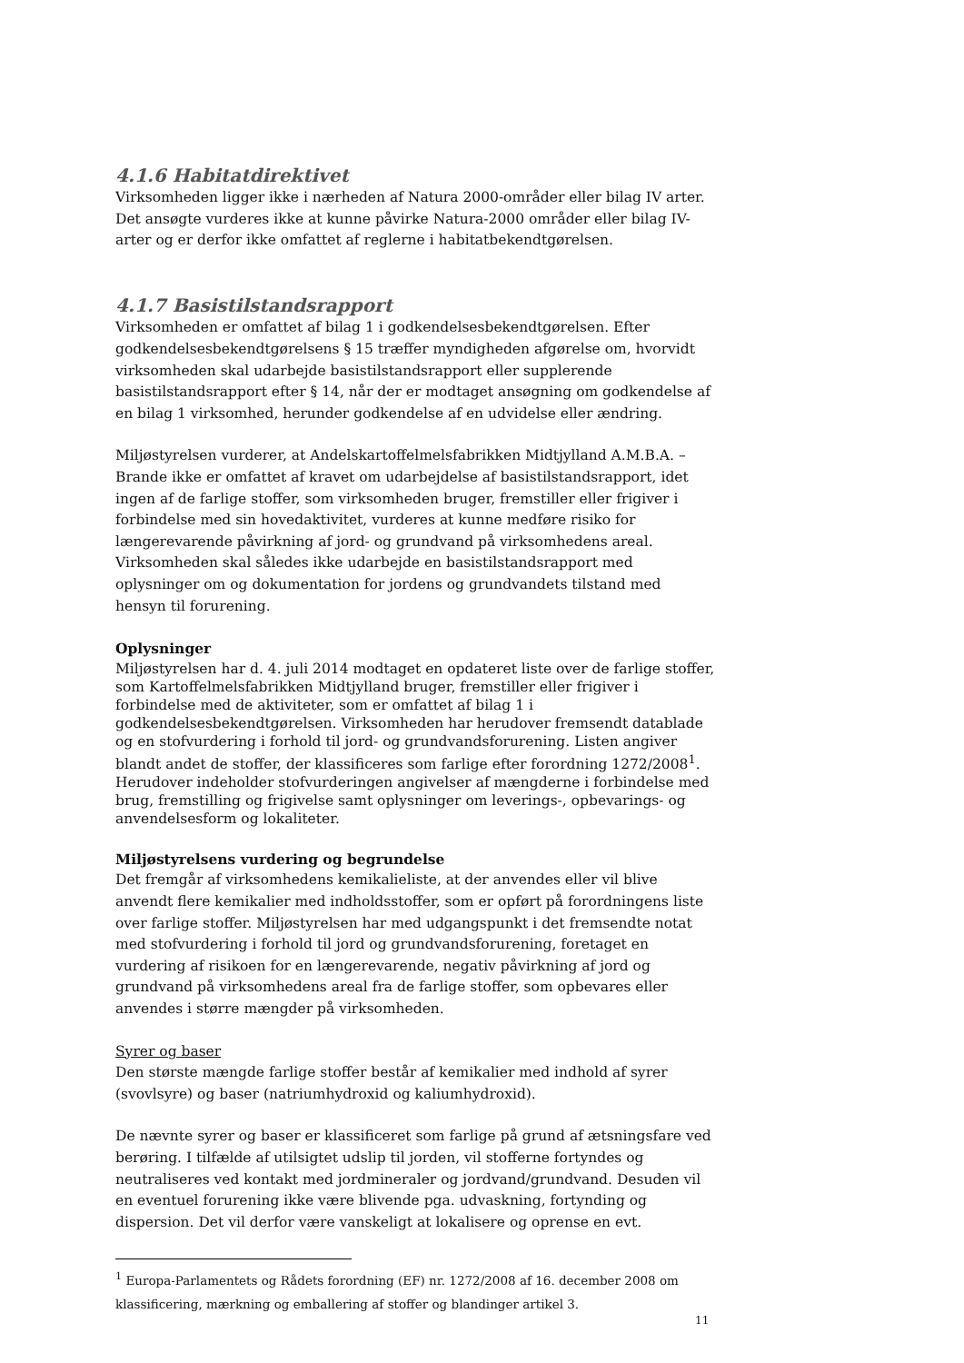4.1.6 Habitatdirektivet
Virksomheden ligger ikke i nærheden af Natura 2000-områder eller bilag IV arter. Det ansøgte vurderes ikke at kunne påvirke Natura-2000 områder eller bilag IV-arter og er derfor ikke omfattet af reglerne i habitatbekendtgørelsen.
4.1.7 Basistilstandsrapport
Virksomheden er omfattet af bilag 1 i godkendelsesbekendtgørelsen. Efter godkendelsesbekendtgørelsens § 15 træffer myndigheden afgørelse om, hvorvidt virksomheden skal udarbejde basistilstandsrapport eller supplerende basistilstandsrapport efter § 14, når der er modtaget ansøgning om godkendelse af en bilag 1 virksomhed, herunder godkendelse af en udvidelse eller ændring.
Miljøstyrelsen vurderer, at Andelskartoffelmelsfabrikken Midtjylland A.M.B.A. – Brande ikke er omfattet af kravet om udarbejdelse af basistilstandsrapport, idet ingen af de farlige stoffer, som virksomheden bruger, fremstiller eller frigiver i forbindelse med sin hovedaktivitet, vurderes at kunne medføre risiko for længerevarende påvirkning af jord- og grundvand på virksomhedens areal. Virksomheden skal således ikke udarbejde en basistilstandsrapport med oplysninger om og dokumentation for jordens og grundvandets tilstand med hensyn til forurening.
Oplysninger
Miljøstyrelsen har d. 4. juli 2014 modtaget en opdateret liste over de farlige stoffer, som Kartoffelmelsfabrikken Midtjylland bruger, fremstiller eller frigiver i forbindelse med de aktiviteter, som er omfattet af bilag 1 i godkendelsesbekendtgørelsen. Virksomheden har herudover fremsendt datablade og en stofvurdering i forhold til jord- og grundvandsforurening. Listen angiver blandt andet de stoffer, der klassificeres som farlige efter forordning 1272/2008<sup>1</sup>. Herudover indeholder stofvurderingen angivelser af mængderne i forbindelse med brug, fremstilling og frigivelse samt oplysninger om leverings-, opbevarings- og anvendelsesform og lokaliteter.
Miljøstyrelsens vurdering og begrundelse
Det fremgår af virksomhedens kemikalieliste, at der anvendes eller vil blive anvendt flere kemikalier med indholdsstoffer, som er opført på forordningens liste over farlige stoffer. Miljøstyrelsen har med udgangspunkt i det fremsendte notat med stofvurdering i forhold til jord og grundvandsforurening, foretaget en vurdering af risikoen for en længerevarende, negativ påvirkning af jord og grundvand på virksomhedens areal fra de farlige stoffer, som opbevares eller anvendes i større mængder på virksomheden.
Syrer og baser
Den største mængde farlige stoffer består af kemikalier med indhold af syrer (svovlsyre) og baser (natriumhydroxid og kaliumhydroxid).
De nævnte syrer og baser er klassificeret som farlige på grund af ætsningsfare ved berøring. I tilfælde af utilsigtet udslip til jorden, vil stofferne fortyndes og neutraliseres ved kontakt med jordmineraler og jordvand/grundvand. Desuden vil en eventuel forurening ikke være blivende pga. udvaskning, fortynding og dispersion. Det vil derfor være vanskeligt at lokalisere og oprense en evt.
<sup>1</sup> Europa-Parlamentets og Rådets forordning (EF) nr. 1272/2008 af 16. december 2008 om klassificering, mærkning og emballering af stoffer og blandinger artikel 3.
11